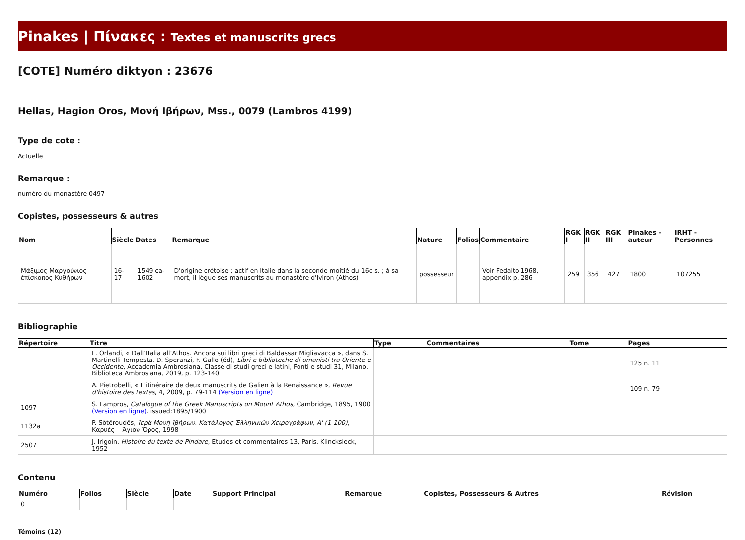Pinakes | Πίνακες : Textes et manuscrits grecs
[COTE] Numéro diktyon : 23676
Hellas, Hagion Oros, Μονή Ιβήρων, Mss., 0079 (Lambros 4199)
Type de cote :
Actuelle
Remarque :
numéro du monastère 0497
Copistes, possesseurs & autres
| Nom | Siècle | Dates | Remarque | Nature | Folios | Commentaire | RGK I | RGK II | RGK III | Pinakes - auteur | IRHT - Personnes |
| --- | --- | --- | --- | --- | --- | --- | --- | --- | --- | --- | --- |
| Μάξιμος Μαργούνιος ἐπίσκοπος Κυθήρων | 16-17 | 1549 ca-1602 | D'origine crétoise ; actif en Italie dans la seconde moitié du 16e s. ; à sa mort, il lègue ses manuscrits au monastère d'Iviron (Athos) | possesseur | | Voir Fedalto 1968, appendix p. 286 | 259 | 356 | 427 | 1800 | 107255 |
Bibliographie
| Répertoire | Titre | Type | Commentaires | Tome | Pages |
| --- | --- | --- | --- | --- | --- |
| | L. Orlandi, « Dall’Italia all’Athos. Ancora sui libri greci di Baldassar Migliavacca », dans S. Martinelli Tempesta, D. Speranzi, F. Gallo (éd), Libri e biblioteche di umanisti tra Oriente e Occidente , Accademia Ambrosiana, Classe di studi greci e latini, Fonti e studi 31, Milano, Biblioteca Ambrosiana, 2019, p. 123-140 | | | | 125 n. 11 |
| | A. Pietrobelli, « L'itinéraire de deux manuscrits de Galien à la Renaissance », Revue d'histoire des textes , 4, 2009, p. 79-114 (Version en ligne) | | | | 109 n. 79 |
| 1097 | S. Lampros, Catalogue of the Greek Manuscripts on Mount Athos , Cambridge, 1895, 1900 (Version en ligne) . issued:1895/1900 | | | | |
| 1132a | P. Sôtêroudês, Ἱερὰ Μονὴ Ἰβήρων. Κατάλογος Ἑλληνικῶν Χειρογράφων, A' (1-100) , Καρυὲς – Ἅγιον Ὄρος, 1998 | | | | |
| 2507 | J. Irigoin, Histoire du texte de Pindare , Etudes et commentaires 13, Paris, Klincksieck, 1952 | | | | |
Contenu
| Numéro | Folios | Siècle | Date | Support Principal | Remarque | Copistes, Possesseurs & Autres | Révision |
| --- | --- | --- | --- | --- | --- | --- | --- |
| 0 | | | | | | | |
Témoins (12)